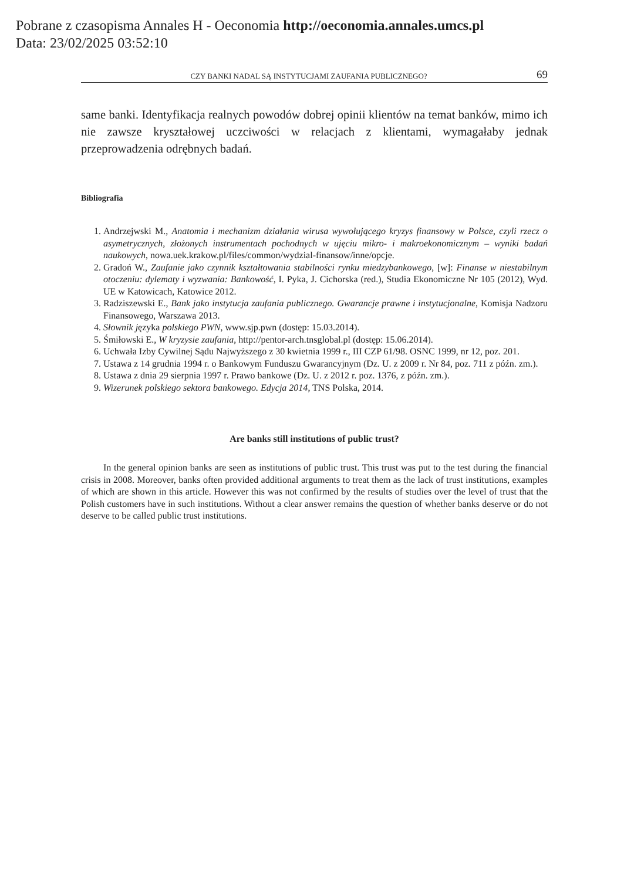Pobrane z czasopisma Annales H - Oeconomia http://oeconomia.annales.umcs.pl
Data: 23/02/2025 03:52:10
CZY BANKI NADAL SĄ INSTYTUCJAMI ZAUFANIA PUBLICZNEGO? 69
same banki. Identyfikacja realnych powodów dobrej opinii klientów na temat banków, mimo ich nie zawsze kryształowej uczciwości w relacjach z klientami, wymagałaby jednak przeprowadzenia odrębnych badań.
Bibliografia
1. Andrzejwski M., Anatomia i mechanizm działania wirusa wywołującego kryzys finansowy w Polsce, czyli rzecz o asymetrycznych, złożonych instrumentach pochodnych w ujęciu mikro- i makroekonomicznym – wyniki badań naukowych, nowa.uek.krakow.pl/files/common/wydzial-finansow/inne/opcje.
2. Gradoń W., Zaufanie jako czynnik kształtowania stabilności rynku miedzybankowego, [w]: Finanse w niestabilnym otoczeniu: dylematy i wyzwania: Bankowość, I. Pyka, J. Cichorska (red.), Studia Ekonomiczne Nr 105 (2012), Wyd. UE w Katowicach, Katowice 2012.
3. Radziszewski E., Bank jako instytucja zaufania publicznego. Gwarancje prawne i instytucjonalne, Komisja Nadzoru Finansowego, Warszawa 2013.
4. Słownik języka polskiego PWN, www.sjp.pwn (dostęp: 15.03.2014).
5. Śmiłowski E., W kryzysie zaufania, http://pentor-arch.tnsglobal.pl (dostęp: 15.06.2014).
6. Uchwała Izby Cywilnej Sądu Najwyższego z 30 kwietnia 1999 r., III CZP 61/98. OSNC 1999, nr 12, poz. 201.
7. Ustawa z 14 grudnia 1994 r. o Bankowym Funduszu Gwarancyjnym (Dz. U. z 2009 r. Nr 84, poz. 711 z późn. zm.).
8. Ustawa z dnia 29 sierpnia 1997 r. Prawo bankowe (Dz. U. z 2012 r. poz. 1376, z późn. zm.).
9. Wizerunek polskiego sektora bankowego. Edycja 2014, TNS Polska, 2014.
Are banks still institutions of public trust?
In the general opinion banks are seen as institutions of public trust. This trust was put to the test during the financial crisis in 2008. Moreover, banks often provided additional arguments to treat them as the lack of trust institutions, examples of which are shown in this article. However this was not confirmed by the results of studies over the level of trust that the Polish customers have in such institutions. Without a clear answer remains the question of whether banks deserve or do not deserve to be called public trust institutions.